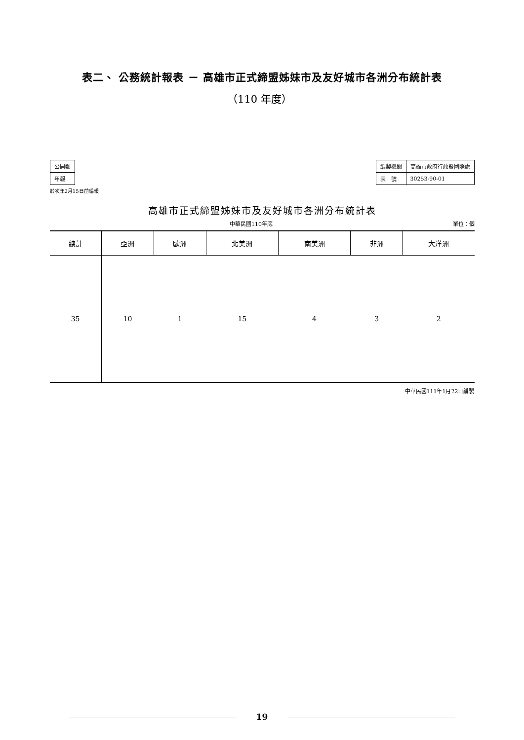表二、 公務統計報表 － 高雄市正式締盟姊妹市及友好城市各洲分布統計表
（110 年度）
| 公開類 |
| 年報 |
於次年2月15日前編報
| 編製機關 | 高雄市政府行政暨國際處 |
| 表 號 | 30253-90-01 |
高雄市正式締盟姊妹市及友好城市各洲分布統計表
中華民國110年底 單位：個
| 總計 | 亞洲 | 歐洲 | 北美洲 | 南美洲 | 非洲 | 大洋洲 |
| --- | --- | --- | --- | --- | --- | --- |
| 35 | 10 | 1 | 15 | 4 | 3 | 2 |
中華民國111年1月22日編製
19